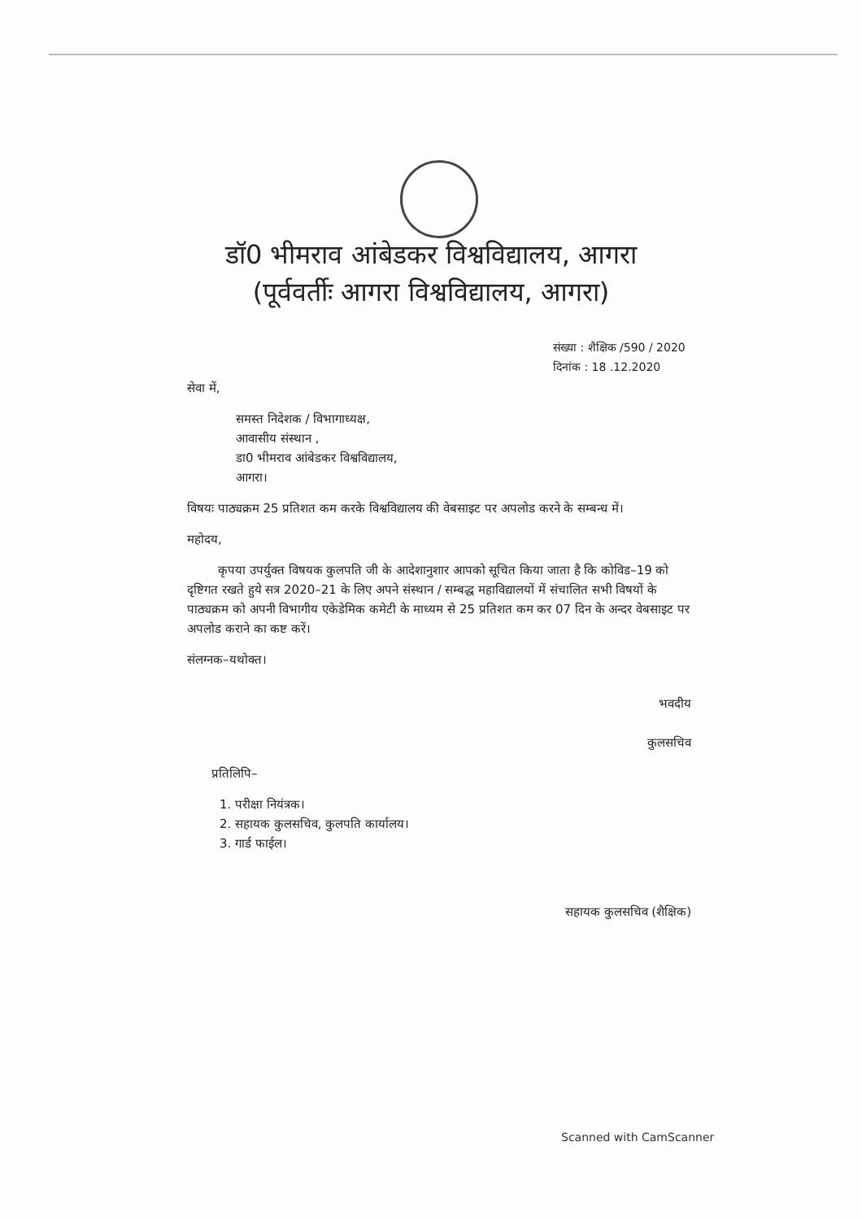डॉ0 भीमराव आंबेडकर विश्वविद्यालय, आगरा
(पूर्ववर्तीः आगरा विश्वविद्यालय, आगरा)
संख्या : शैक्षिक /590 / 2020
दिनांक : 18 .12.2020
सेवा में,
समस्त निदेशक / विभागाध्यक्ष,
आवासीय संस्थान ,
डा0 भीमराव आंबेडकर विश्वविद्यालय,
आगरा।
विषयः पाठ्यक्रम 25 प्रतिशत कम करके विश्वविद्यालय की वेबसाइट पर अपलोड करने के सम्बन्ध में।
महोदय,
कृपया उपर्युक्त विषयक कुलपति जी के आदेशानुशार आपको सूचित किया जाता है कि कोविड–19 को दृष्टिगत रखते हुये सत्र 2020–21 के लिए अपने संस्थान / सम्बद्ध महाविद्यालयों में संचालित सभी विषयों के पाठ्यक्रम को अपनी विभागीय एकेडेमिक कमेटी के माध्यम से 25 प्रतिशत कम कर 07 दिन के अन्दर वेबसाइट पर अपलोड कराने का कष्ट करें।
संलग्नक–यथोक्त।
भवदीय
कुलसचिव
प्रतिलिपि–
1. परीक्षा नियंत्रक।
2. सहायक कुलसचिव, कुलपति कार्यालय।
3. गार्ड फाईल।
सहायक कुलसचिव (शैक्षिक)
Scanned with CamScanner